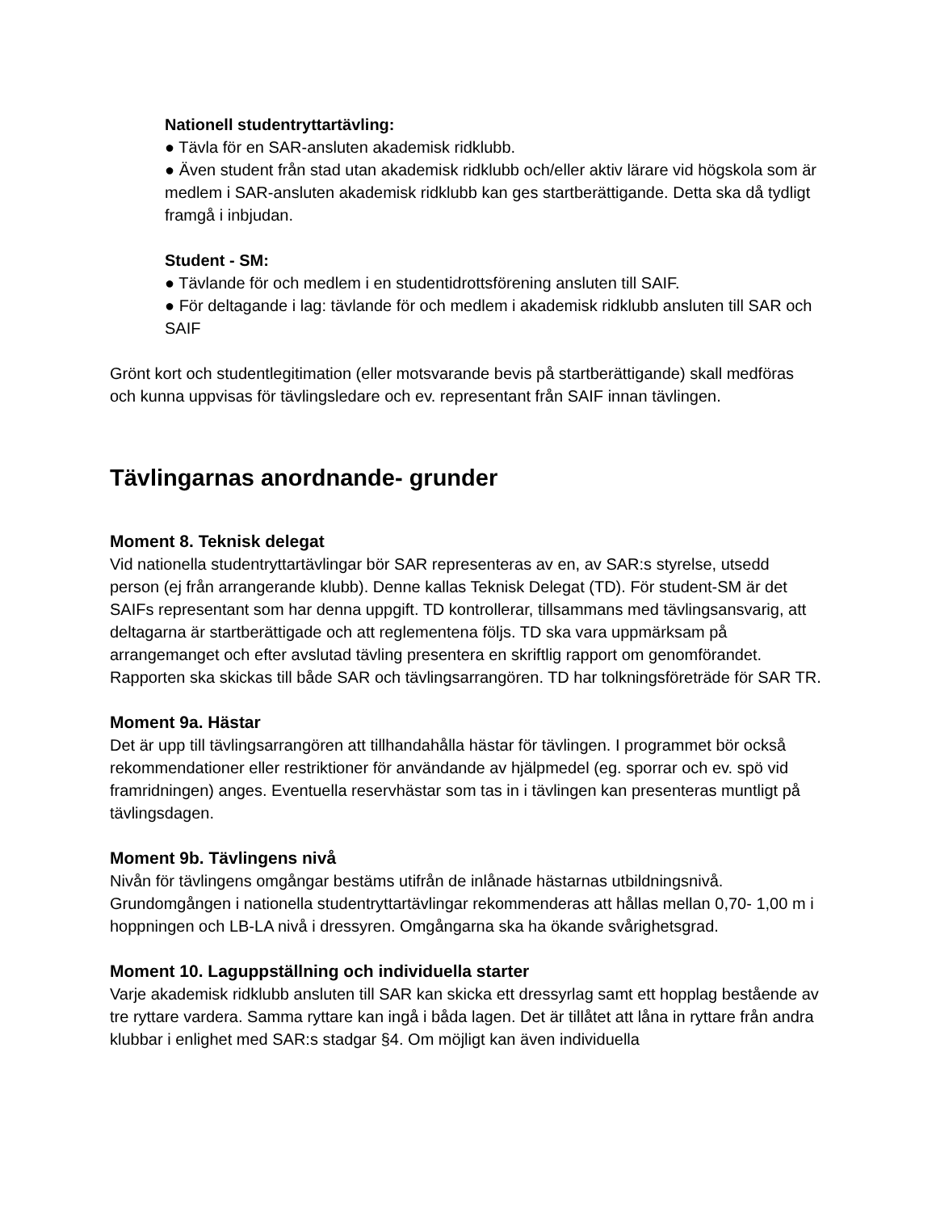Nationell studentryttartävling:
● Tävla för en SAR-ansluten akademisk ridklubb.
● Även student från stad utan akademisk ridklubb och/eller aktiv lärare vid högskola som är medlem i SAR-ansluten akademisk ridklubb kan ges startberättigande. Detta ska då tydligt framgå i inbjudan.
Student - SM:
● Tävlande för och medlem i en studentidrottsförening ansluten till SAIF.
● För deltagande i lag: tävlande för och medlem i akademisk ridklubb ansluten till SAR och SAIF
Grönt kort och studentlegitimation (eller motsvarande bevis på startberättigande) skall medföras och kunna uppvisas för tävlingsledare och ev. representant från SAIF innan tävlingen.
Tävlingarnas anordnande- grunder
Moment 8. Teknisk delegat
Vid nationella studentryttartävlingar bör SAR representeras av en, av SAR:s styrelse, utsedd person (ej från arrangerande klubb). Denne kallas Teknisk Delegat (TD). För student-SM är det SAIFs representant som har denna uppgift. TD kontrollerar, tillsammans med tävlingsansvarig, att deltagarna är startberättigade och att reglementena följs. TD ska vara uppmärksam på arrangemanget och efter avslutad tävling presentera en skriftlig rapport om genomförandet. Rapporten ska skickas till både SAR och tävlingsarrangören. TD har tolkningsföreträde för SAR TR.
Moment 9a. Hästar
Det är upp till tävlingsarrangören att tillhandahålla hästar för tävlingen. I programmet bör också rekommendationer eller restriktioner för användande av hjälpmedel (eg. sporrar och ev. spö vid framridningen) anges. Eventuella reservhästar som tas in i tävlingen kan presenteras muntligt på tävlingsdagen.
Moment 9b. Tävlingens nivå
Nivån för tävlingens omgångar bestäms utifrån de inlånade hästarnas utbildningsnivå. Grundomgången i nationella studentryttartävlingar rekommenderas att hållas mellan 0,70- 1,00 m i hoppningen och LB-LA nivå i dressyren. Omgångarna ska ha ökande svårighetsgrad.
Moment 10. Laguppställning och individuella starter
Varje akademisk ridklubb ansluten till SAR kan skicka ett dressyrlag samt ett hopplag bestående av tre ryttare vardera. Samma ryttare kan ingå i båda lagen. Det är tillåtet att låna in ryttare från andra klubbar i enlighet med SAR:s stadgar §4. Om möjligt kan även individuella